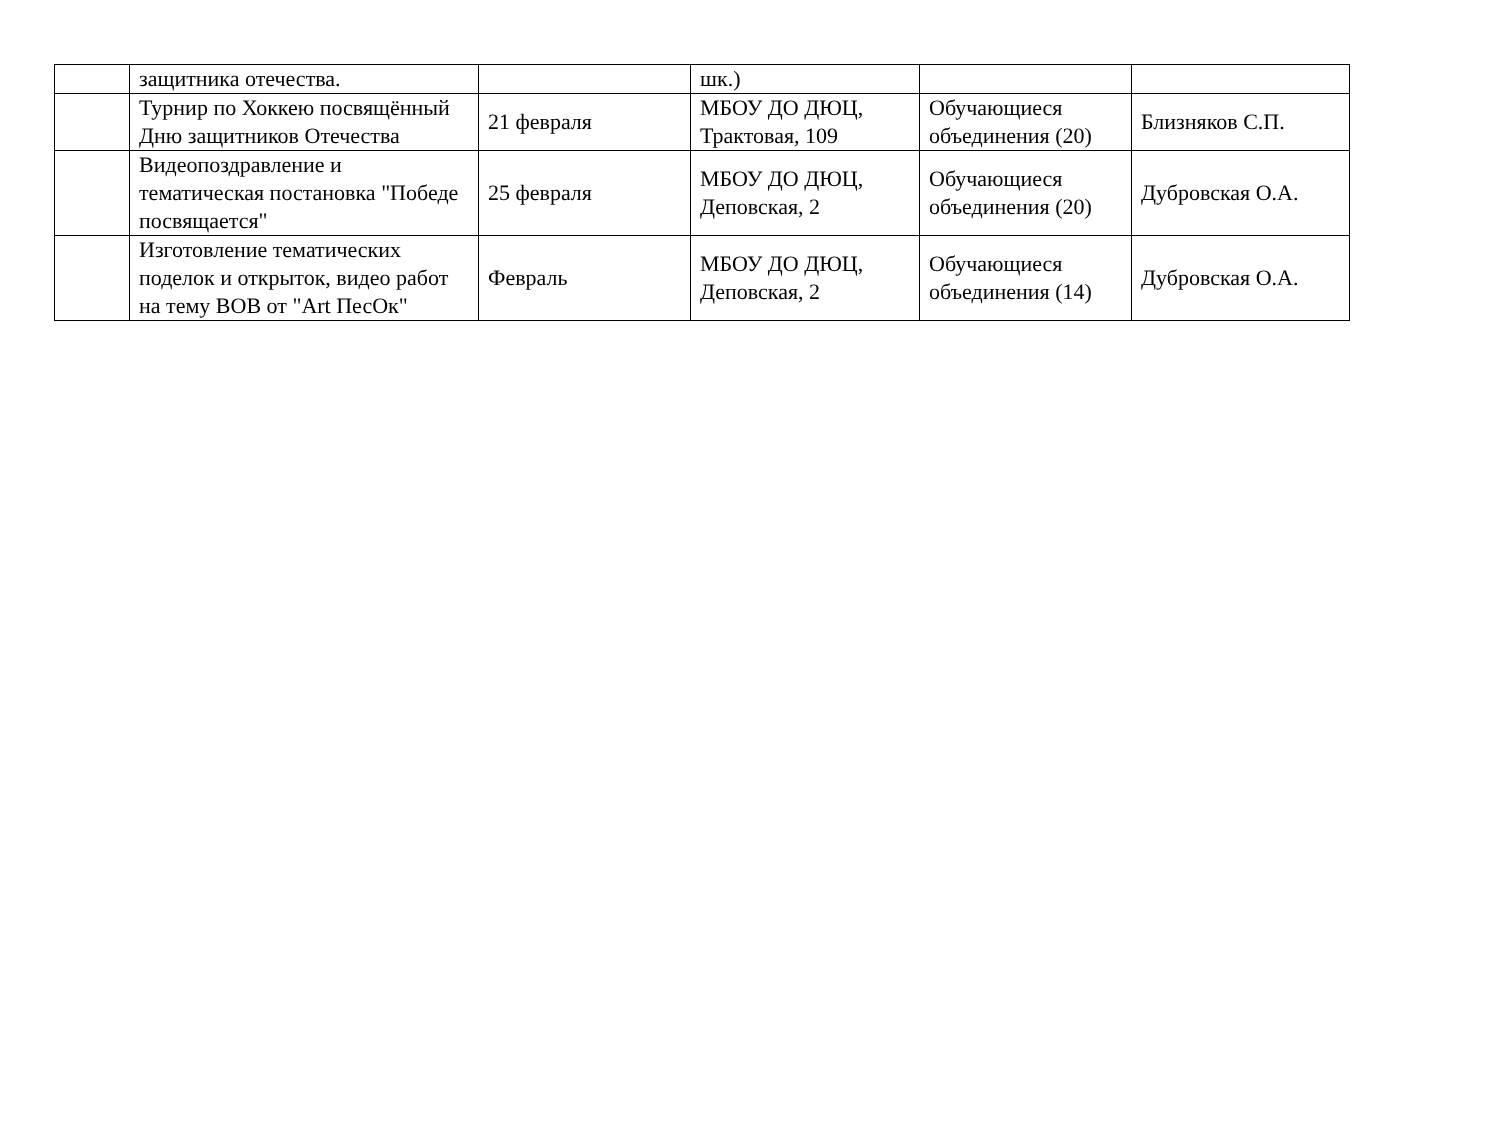| | защитника отечества. | | шк.) | | |
| | Турнир по Хоккею посвящённый Дню защитников Отечества | 21 февраля | МБОУ ДО ДЮЦ, Трактовая, 109 | Обучающиеся объединения (20) | Близняков С.П. |
| | Видеопоздравление и тематическая постановка "Победе посвящается" | 25 февраля | МБОУ ДО ДЮЦ, Деповская, 2 | Обучающиеся объединения (20) | Дубровская О.А. |
| | Изготовление тематических поделок и открыток, видео работ на тему ВОВ от "Art ПесОк" | Февраль | МБОУ ДО ДЮЦ, Деповская, 2 | Обучающиеся объединения (14) | Дубровская О.А. |